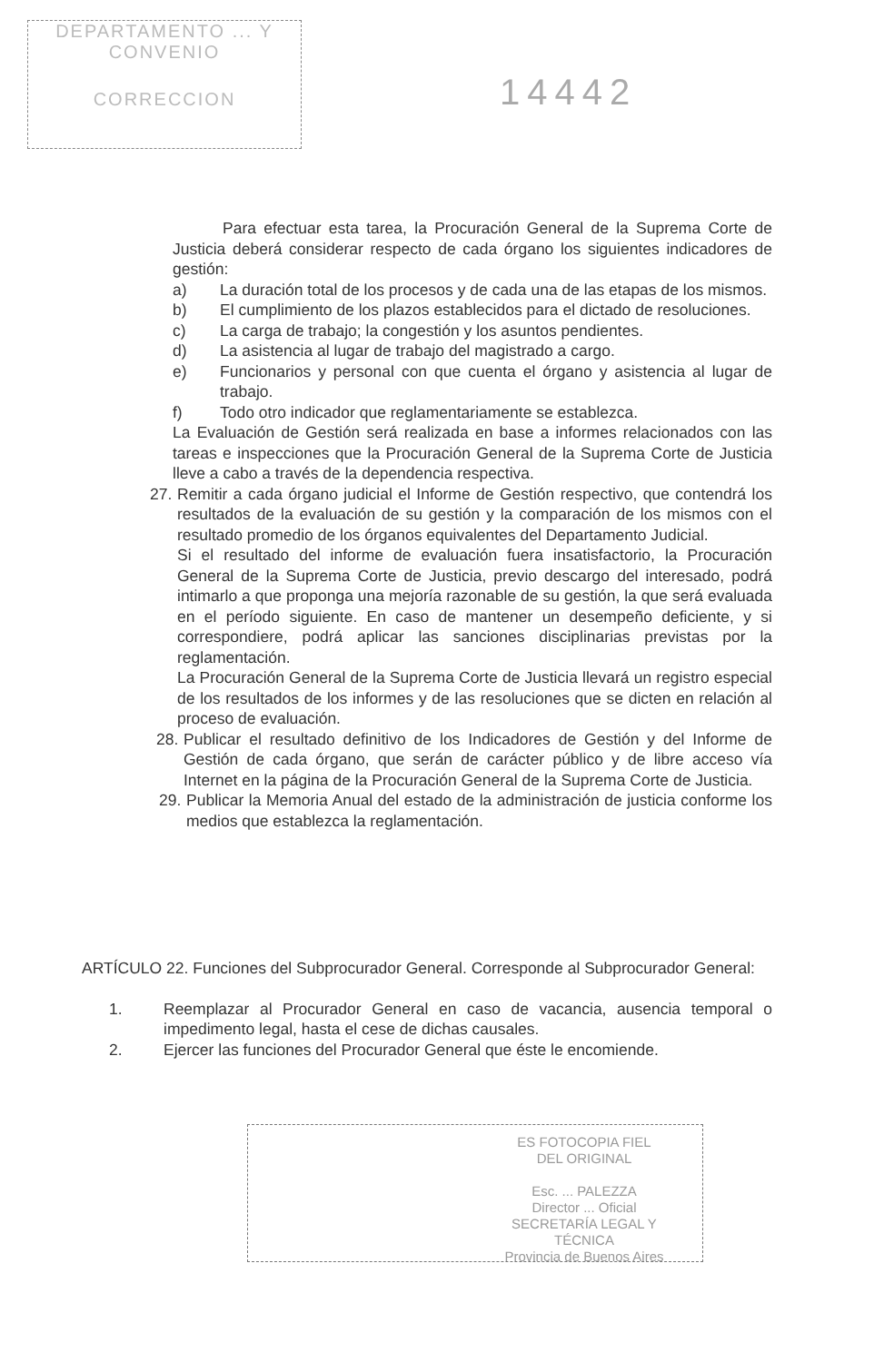DEPARTAMENTO ... Y CONVENIO
CORRECCION
14442
Para efectuar esta tarea, la Procuración General de la Suprema Corte de Justicia deberá considerar respecto de cada órgano los siguientes indicadores de gestión:
a) La duración total de los procesos y de cada una de las etapas de los mismos.
b) El cumplimiento de los plazos establecidos para el dictado de resoluciones.
c) La carga de trabajo; la congestión y los asuntos pendientes.
d) La asistencia al lugar de trabajo del magistrado a cargo.
e) Funcionarios y personal con que cuenta el órgano y asistencia al lugar de trabajo.
f) Todo otro indicador que reglamentariamente se establezca.
La Evaluación de Gestión será realizada en base a informes relacionados con las tareas e inspecciones que la Procuración General de la Suprema Corte de Justicia lleve a cabo a través de la dependencia respectiva.
27. Remitir a cada órgano judicial el Informe de Gestión respectivo, que contendrá los resultados de la evaluación de su gestión y la comparación de los mismos con el resultado promedio de los órganos equivalentes del Departamento Judicial.
Si el resultado del informe de evaluación fuera insatisfactorio, la Procuración General de la Suprema Corte de Justicia, previo descargo del interesado, podrá intimarlo a que proponga una mejoría razonable de su gestión, la que será evaluada en el período siguiente. En caso de mantener un desempeño deficiente, y si correspondiere, podrá aplicar las sanciones disciplinarias previstas por la reglamentación.
La Procuración General de la Suprema Corte de Justicia llevará un registro especial de los resultados de los informes y de las resoluciones que se dicten en relación al proceso de evaluación.
28. Publicar el resultado definitivo de los Indicadores de Gestión y del Informe de Gestión de cada órgano, que serán de carácter público y de libre acceso vía Internet en la página de la Procuración General de la Suprema Corte de Justicia.
29. Publicar la Memoria Anual del estado de la administración de justicia conforme los medios que establezca la reglamentación.
ARTÍCULO 22. Funciones del Subprocurador General. Corresponde al Subprocurador General:
1. Reemplazar al Procurador General en caso de vacancia, ausencia temporal o impedimento legal, hasta el cese de dichas causales.
2. Ejercer las funciones del Procurador General que éste le encomiende.
ES FOTOCOPIA FIEL
DEL ORIGINAL
Esc. ... PALEZZA
Director ... Oficial
SECRETARÍA LEGAL Y
TÉCNICA
Provincia de Buenos Aires